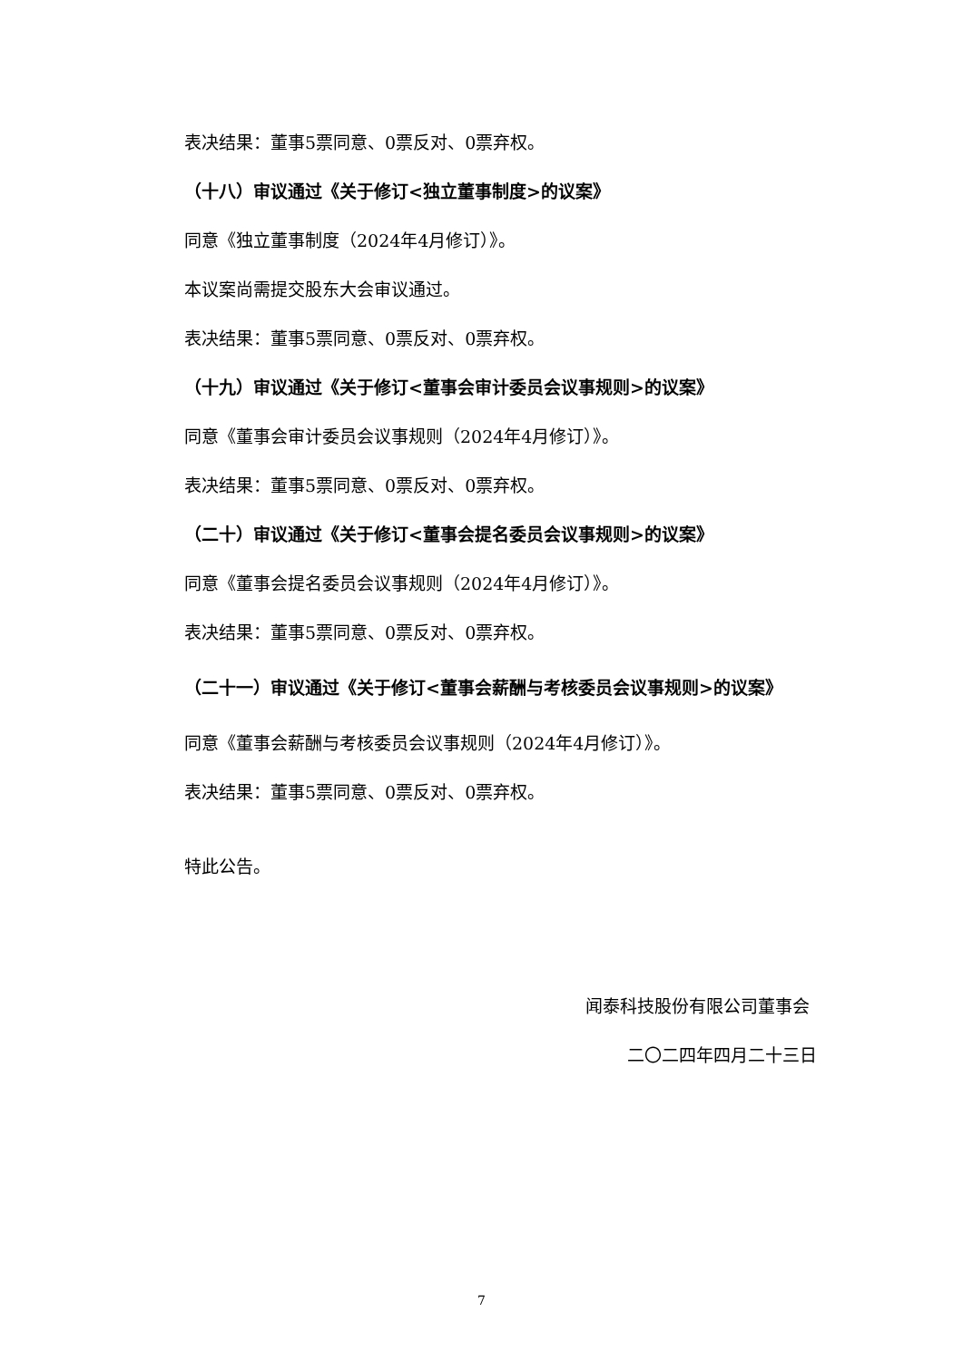表决结果：董事5票同意、0票反对、0票弃权。
（十八）审议通过《关于修订<独立董事制度>的议案》
同意《独立董事制度（2024年4月修订）》。
本议案尚需提交股东大会审议通过。
表决结果：董事5票同意、0票反对、0票弃权。
（十九）审议通过《关于修订<董事会审计委员会议事规则>的议案》
同意《董事会审计委员会议事规则（2024年4月修订）》。
表决结果：董事5票同意、0票反对、0票弃权。
（二十）审议通过《关于修订<董事会提名委员会议事规则>的议案》
同意《董事会提名委员会议事规则（2024年4月修订）》。
表决结果：董事5票同意、0票反对、0票弃权。
（二十一）审议通过《关于修订<董事会薪酬与考核委员会议事规则>的议案》
同意《董事会薪酬与考核委员会议事规则（2024年4月修订）》。
表决结果：董事5票同意、0票反对、0票弃权。
特此公告。
闻泰科技股份有限公司董事会
二〇二四年四月二十三日
7